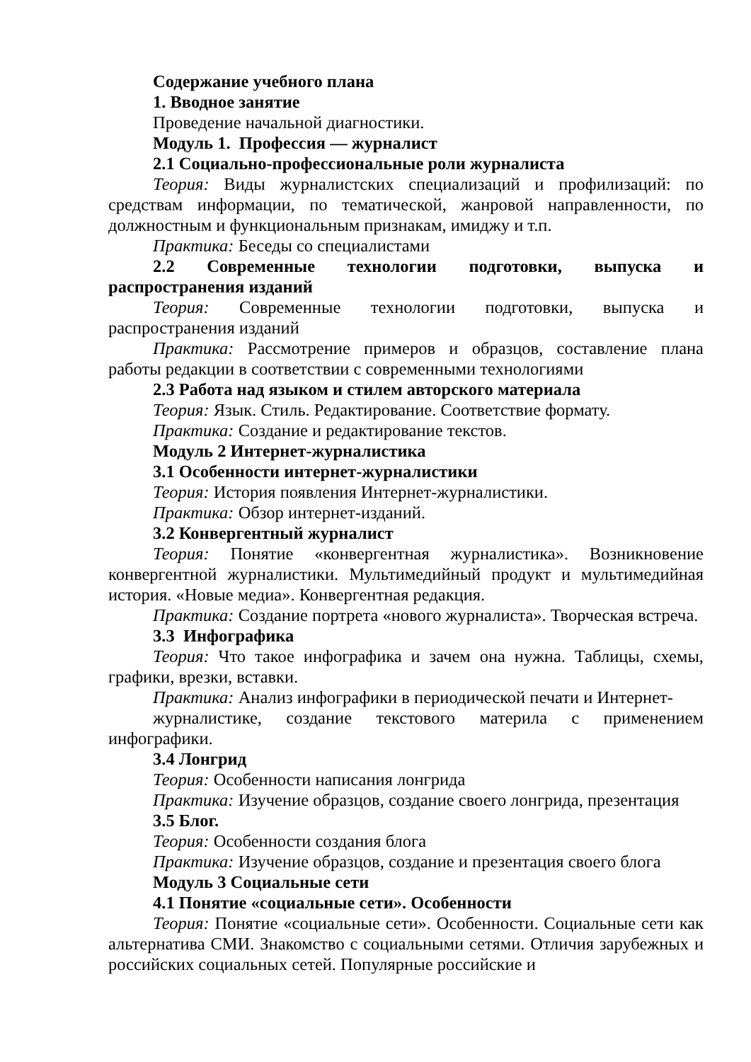Содержание учебного плана
1. Вводное занятие
Проведение начальной диагностики.
Модуль 1. Профессия — журналист
2.1 Социально-профессиональные роли журналиста
Теория: Виды журналистских специализаций и профилизаций: по средствам информации, по тематической, жанровой направленности, по должностным и функциональным признакам, имиджу и т.п.
Практика: Беседы со специалистами
2.2 Современные технологии подготовки, выпуска и распространения изданий
Теория: Современные технологии подготовки, выпуска и распространения изданий
Практика: Рассмотрение примеров и образцов, составление плана работы редакции в соответствии с современными технологиями
2.3 Работа над языком и стилем авторского материала
Теория: Язык. Стиль. Редактирование. Соответствие формату.
Практика: Создание и редактирование текстов.
Модуль 2 Интернет-журналистика
3.1 Особенности интернет-журналистики
Теория: История появления Интернет-журналистики.
Практика: Обзор интернет-изданий.
3.2 Конвергентный журналист
Теория: Понятие «конвергентная журналистика». Возникновение конвергентной журналистики. Мультимедийный продукт и мультимедийная история. «Новые медиа». Конвергентная редакция.
Практика: Создание портрета «нового журналиста». Творческая встреча.
3.3 Инфографика
Теория: Что такое инфографика и зачем она нужна. Таблицы, схемы, графики, врезки, вставки.
Практика: Анализ инфографики в периодической печати и Интернет-
журналистике, создание текстового материла с применением инфографики.
3.4 Лонгрид
Теория: Особенности написания лонгрида
Практика: Изучение образцов, создание своего лонгрида, презентация
3.5 Блог.
Теория: Особенности создания блога
Практика: Изучение образцов, создание и презентация своего блога
Модуль 3 Социальные сети
4.1 Понятие «социальные сети». Особенности
Теория: Понятие «социальные сети». Особенности. Социальные сети как альтернатива СМИ. Знакомство с социальными сетями. Отличия зарубежных и российских социальных сетей. Популярные российские и